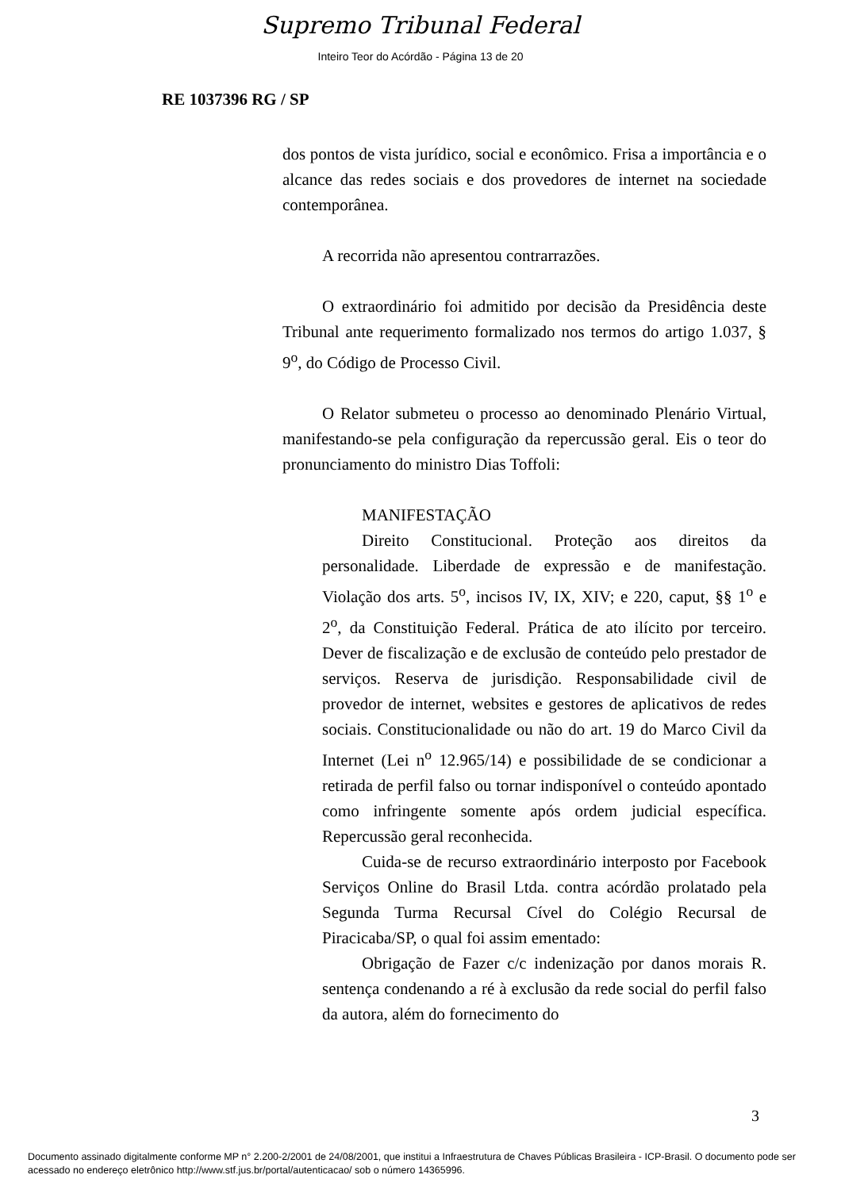Supremo Tribunal Federal
Inteiro Teor do Acórdão - Página 13 de 20
RE 1037396 RG / SP
dos pontos de vista jurídico, social e econômico. Frisa a importância e o alcance das redes sociais e dos provedores de internet na sociedade contemporânea.
A recorrida não apresentou contrarrazões.
O extraordinário foi admitido por decisão da Presidência deste Tribunal ante requerimento formalizado nos termos do artigo 1.037, § 9<sup>o</sup>, do Código de Processo Civil.
O Relator submeteu o processo ao denominado Plenário Virtual, manifestando-se pela configuração da repercussão geral. Eis o teor do pronunciamento do ministro Dias Toffoli:
MANIFESTAÇÃO
Direito Constitucional. Proteção aos direitos da personalidade. Liberdade de expressão e de manifestação. Violação dos arts. 5<sup>o</sup>, incisos IV, IX, XIV; e 220, caput, §§ 1<sup>o</sup> e 2<sup>o</sup>, da Constituição Federal. Prática de ato ilícito por terceiro. Dever de fiscalização e de exclusão de conteúdo pelo prestador de serviços. Reserva de jurisdição. Responsabilidade civil de provedor de internet, websites e gestores de aplicativos de redes sociais. Constitucionalidade ou não do art. 19 do Marco Civil da Internet (Lei n<sup>o</sup> 12.965/14) e possibilidade de se condicionar a retirada de perfil falso ou tornar indisponível o conteúdo apontado como infringente somente após ordem judicial específica. Repercussão geral reconhecida.
Cuida-se de recurso extraordinário interposto por Facebook Serviços Online do Brasil Ltda. contra acórdão prolatado pela Segunda Turma Recursal Cível do Colégio Recursal de Piracicaba/SP, o qual foi assim ementado:
Obrigação de Fazer c/c indenização por danos morais R. sentença condenando a ré à exclusão da rede social do perfil falso da autora, além do fornecimento do
3
Documento assinado digitalmente conforme MP n° 2.200-2/2001 de 24/08/2001, que institui a Infraestrutura de Chaves Públicas Brasileira - ICP-Brasil. O documento pode ser acessado no endereço eletrônico http://www.stf.jus.br/portal/autenticacao/ sob o número 14365996.